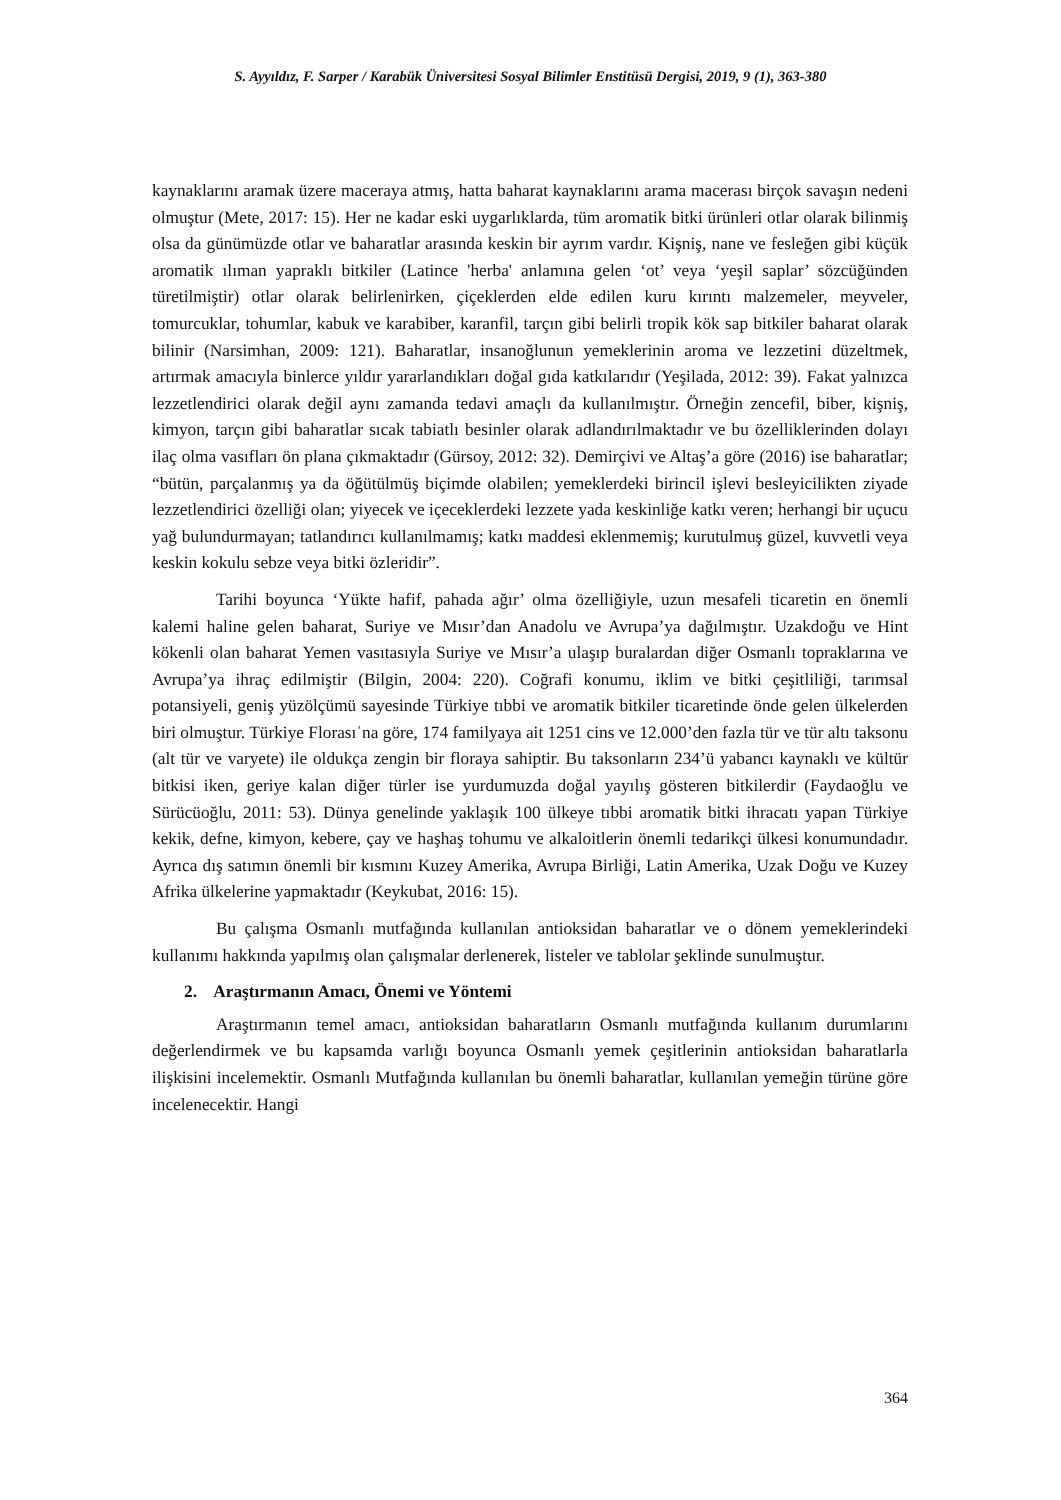S. Ayyıldız, F. Sarper / Karabük Üniversitesi Sosyal Bilimler Enstitüsü Dergisi, 2019, 9 (1), 363-380
kaynaklarını aramak üzere maceraya atmış, hatta baharat kaynaklarını arama macerası birçok savaşın nedeni olmuştur (Mete, 2017: 15). Her ne kadar eski uygarlıklarda, tüm aromatik bitki ürünleri otlar olarak bilinmiş olsa da günümüzde otlar ve baharatlar arasında keskin bir ayrım vardır. Kişniş, nane ve fesleğen gibi küçük aromatik ılıman yapraklı bitkiler (Latince 'herba' anlamına gelen ‘ot’ veya ‘yeşil saplar’ sözcüğünden türetilmiştir) otlar olarak belirlenirken, çiçeklerden elde edilen kuru kırıntı malzemeler, meyveler, tomurcuklar, tohumlar, kabuk ve karabiber, karanfil, tarçın gibi belirli tropik kök sap bitkiler baharat olarak bilinir (Narsimhan, 2009: 121). Baharatlar, insanoğlunun yemeklerinin aroma ve lezzetini düzeltmek, artırmak amacıyla binlerce yıldır yararlandıkları doğal gıda katkılarıdır (Yeşilada, 2012: 39). Fakat yalnızca lezzetlendirici olarak değil aynı zamanda tedavi amaçlı da kullanılmıştır. Örneğin zencefil, biber, kişniş, kimyon, tarçın gibi baharatlar sıcak tabiatlı besinler olarak adlandırılmaktadır ve bu özelliklerinden dolayı ilaç olma vasıfları ön plana çıkmaktadır (Gürsoy, 2012: 32). Demirçivi ve Altaş’a göre (2016) ise baharatlar; “bütün, parçalanmış ya da öğütülmüş biçimde olabilen; yemeklerdeki birincil işlevi besleyicilikten ziyade lezzetlendirici özelliği olan; yiyecek ve içeceklerdeki lezzete yada keskinliğe katkı veren; herhangi bir uçucu yağ bulundurmayan; tatlandırıcı kullanılmamış; katkı maddesi eklenmemiş; kurutulmuş güzel, kuvvetli veya keskin kokulu sebze veya bitki özleridir”.
Tarihi boyunca ‘Yükte hafif, pahada ağır’ olma özelliğiyle, uzun mesafeli ticaretin en önemli kalemi haline gelen baharat, Suriye ve Mısır’dan Anadolu ve Avrupa’ya dağılmıştır. Uzakdoğu ve Hint kökenli olan baharat Yemen vasıtasıyla Suriye ve Mısır’a ulaşıp buralardan diğer Osmanlı topraklarına ve Avrupa’ya ihraç edilmiştir (Bilgin, 2004: 220). Coğrafi konumu, iklim ve bitki çeşitliliği, tarımsal potansiyeli, geniş yüzölçümü sayesinde Türkiye tıbbi ve aromatik bitkiler ticaretinde önde gelen ülkelerden biri olmuştur. Türkiye Florasıˈna göre, 174 familyaya ait 1251 cins ve 12.000’den fazla tür ve tür altı taksonu (alt tür ve varyete) ile oldukça zengin bir floraya sahiptir. Bu taksonların 234’ü yabancı kaynaklı ve kültür bitkisi iken, geriye kalan diğer türler ise yurdumuzda doğal yayılış gösteren bitkilerdir (Faydaoğlu ve Sürücüoğlu, 2011: 53). Dünya genelinde yaklaşık 100 ülkeye tıbbi aromatik bitki ihracatı yapan Türkiye kekik, defne, kimyon, kebere, çay ve haşhaş tohumu ve alkaloitlerin önemli tedarikçi ülkesi konumundadır. Ayrıca dış satımın önemli bir kısmını Kuzey Amerika, Avrupa Birliği, Latin Amerika, Uzak Doğu ve Kuzey Afrika ülkelerine yapmaktadır (Keykubat, 2016: 15).
Bu çalışma Osmanlı mutfağında kullanılan antioksidan baharatlar ve o dönem yemeklerindeki kullanımı hakkında yapılmış olan çalışmalar derlenerek, listeler ve tablolar şeklinde sunulmuştur.
2. Araştırmanın Amacı, Önemi ve Yöntemi
Araştırmanın temel amacı, antioksidan baharatların Osmanlı mutfağında kullanım durumlarını değerlendirmek ve bu kapsamda varlığı boyunca Osmanlı yemek çeşitlerinin antioksidan baharatlarla ilişkisini incelemektir. Osmanlı Mutfağında kullanılan bu önemli baharatlar, kullanılan yemeğin türüne göre incelenecektir. Hangi
364